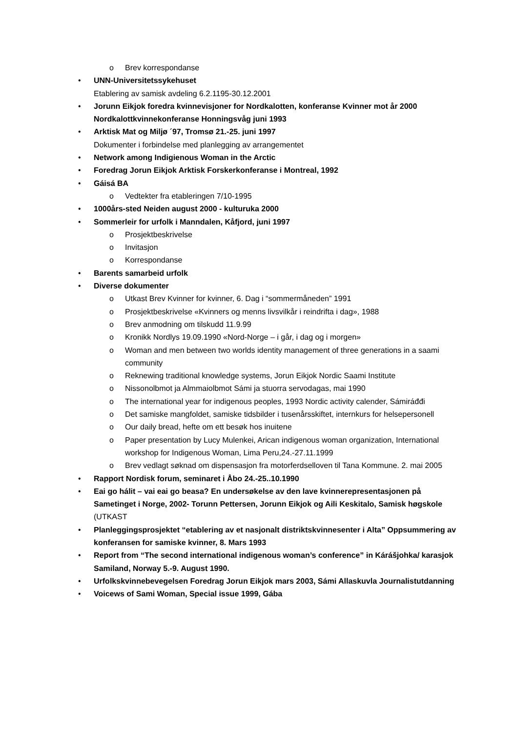o Brev korrespondanse
• UNN-Universitetssykehuset
Etablering av samisk avdeling 6.2.1195-30.12.2001
• Jorunn Eikjok foredra kvinnevisjoner for Nordkalotten, konferanse Kvinner mot år 2000 Nordkalottkvinnekonferanse Honningsvåg juni 1993
• Arktisk Mat og Miljø ´97, Tromsø 21.-25. juni 1997
Dokumenter i forbindelse med planlegging av arrangementet
• Network among Indigienous Woman in the Arctic
• Foredrag Jorun Eikjok Arktisk Forskerkonferanse i Montreal, 1992
• Gáisá BA
o Vedtekter fra etableringen 7/10-1995
• 1000års-sted Neiden august 2000 - kulturuka 2000
• Sommerleir for urfolk i Manndalen, Kåfjord, juni 1997
o Prosjektbeskrivelse
o Invitasjon
o Korrespondanse
• Barents samarbeid urfolk
• Diverse dokumenter
o Utkast Brev Kvinner for kvinner, 6. Dag i “sommermåneden” 1991
o Prosjektbeskrivelse «Kvinners og menns livsvilkår i reindrifta i dag», 1988
o Brev anmodning om tilskudd 11.9.99
o Kronikk Nordlys 19.09.1990 «Nord-Norge – i går, i dag og i morgen»
o Woman and men between two worlds identity management of three generations in a saami community
o Reknewing traditional knowledge systems, Jorun Eikjok Nordic Saami Institute
o Nissonolbmot ja Almmaiolbmot Sámi ja stuorra servodagas, mai 1990
o The international year for indigenous peoples, 1993 Nordic activity calender, Sámiráđđi
o Det samiske mangfoldet, samiske tidsbilder i tusenårsskiftet, internkurs for helsepersonell
o Our daily bread, hefte om ett besøk hos inuitene
o Paper presentation by Lucy Mulenkei, Arican indigenous woman organization, International workshop for Indigenous Woman, Lima Peru,24.-27.11.1999
o Brev vedlagt søknad om dispensasjon fra motorferdselloven til Tana Kommune. 2. mai 2005
• Rapport Nordisk forum, seminaret i Åbo 24.-25..10.1990
• Eai go hálit – vai eai go beasa? En undersøkelse av den lave kvinnerepresentasjonen på Sametinget i Norge, 2002- Torunn Pettersen, Jorunn Eikjok og Aili Keskitalo, Samisk høgskole (UTKAST
• Planleggingsprosjektet “etablering av et nasjonalt distriktskvinnesenter i Alta” Oppsummering av konferansen for samiske kvinner, 8. Mars 1993
• Report from “The second international indigenous woman’s conference” in Kárášjohka/ karasjok Samiland, Norway 5.-9. August 1990.
• Urfolkskvinnebevegelsen Foredrag Jorun Eikjok mars 2003, Sámi Allaskuvla Journalistutdanning
• Voicews of Sami Woman, Special issue 1999, Gába